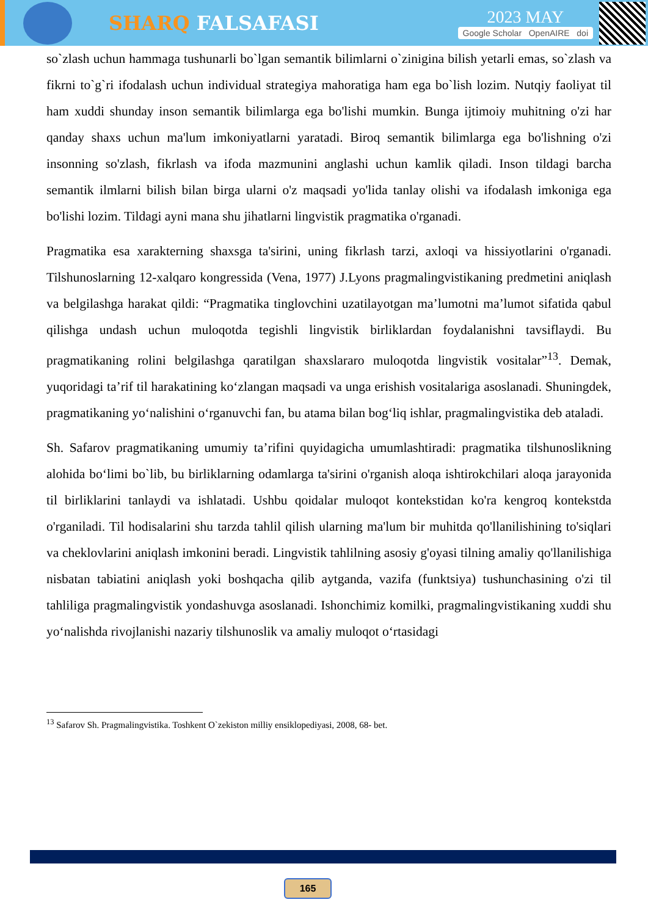SHARQ FALSAFASI
2023 MAY
Google Scholar OpenAIRE doi
so`zlash uchun hammaga tushunarli bo`lgan semantik bilimlarni o`zinigina bilish yetarli emas, so`zlash va fikrni to`g`ri ifodalash uchun individual strategiya mahoratiga ham ega bo`lish lozim. Nutqiy faoliyat til ham xuddi shunday inson semantik bilimlarga ega bo'lishi mumkin. Bunga ijtimoiy muhitning o'zi har qanday shaxs uchun ma'lum imkoniyatlarni yaratadi. Biroq semantik bilimlarga ega bo'lishning o'zi insonning so'zlash, fikrlash va ifoda mazmunini anglashi uchun kamlik qiladi. Inson tildagi barcha semantik ilmlarni bilish bilan birga ularni o'z maqsadi yo'lida tanlay olishi va ifodalash imkoniga ega bo'lishi lozim. Tildagi ayni mana shu jihatlarni lingvistik pragmatika o'rganadi.
Pragmatika esa xarakterning shaxsga ta'sirini, uning fikrlash tarzi, axloqi va hissiyotlarini o'rganadi. Tilshunoslarning 12-xalqaro kongressida (Vena, 1977) J.Lyons pragmalingvistikaning predmetini aniqlash va belgilashga harakat qildi: “Pragmatika tinglovchini uzatilayotgan ma’lumotni ma’lumot sifatida qabul qilishga undash uchun muloqotda tegishli lingvistik birliklardan foydalanishni tavsiflaydi. Bu pragmatikaning rolini belgilashga qaratilgan shaxslararo muloqotda lingvistik vositalar”<sup>13</sup>. Demak, yuqoridagi ta’rif til harakatining ko‘zlangan maqsadi va unga erishish vositalariga asoslanadi. Shuningdek, pragmatikaning yo‘nalishini o‘rganuvchi fan, bu atama bilan bog‘liq ishlar, pragmalingvistika deb ataladi.
Sh. Safarov pragmatikaning umumiy ta’rifini quyidagicha umumlashtiradi: pragmatika tilshunoslikning alohida bo‘limi bo`lib, bu birliklarning odamlarga ta'sirini o'rganish aloqa ishtirokchilari aloqa jarayonida til birliklarini tanlaydi va ishlatadi. Ushbu qoidalar muloqot kontekstidan ko'ra kengroq kontekstda o'rganiladi. Til hodisalarini shu tarzda tahlil qilish ularning ma'lum bir muhitda qo'llanilishining to'siqlari va cheklovlarini aniqlash imkonini beradi. Lingvistik tahlilning asosiy g'oyasi tilning amaliy qo'llanilishiga nisbatan tabiatini aniqlash yoki boshqacha qilib aytganda, vazifa (funktsiya) tushunchasining o'zi til tahliliga pragmalingvistik yondashuvga asoslanadi. Ishonchimiz komilki, pragmalingvistikaning xuddi shu yo‘nalishda rivojlanishi nazariy tilshunoslik va amaliy muloqot o‘rtasidagi
<sup>13</sup> Safarov Sh. Pragmalingvistika. Toshkent O`zekiston milliy ensiklopediyasi, 2008, 68- bet.
165